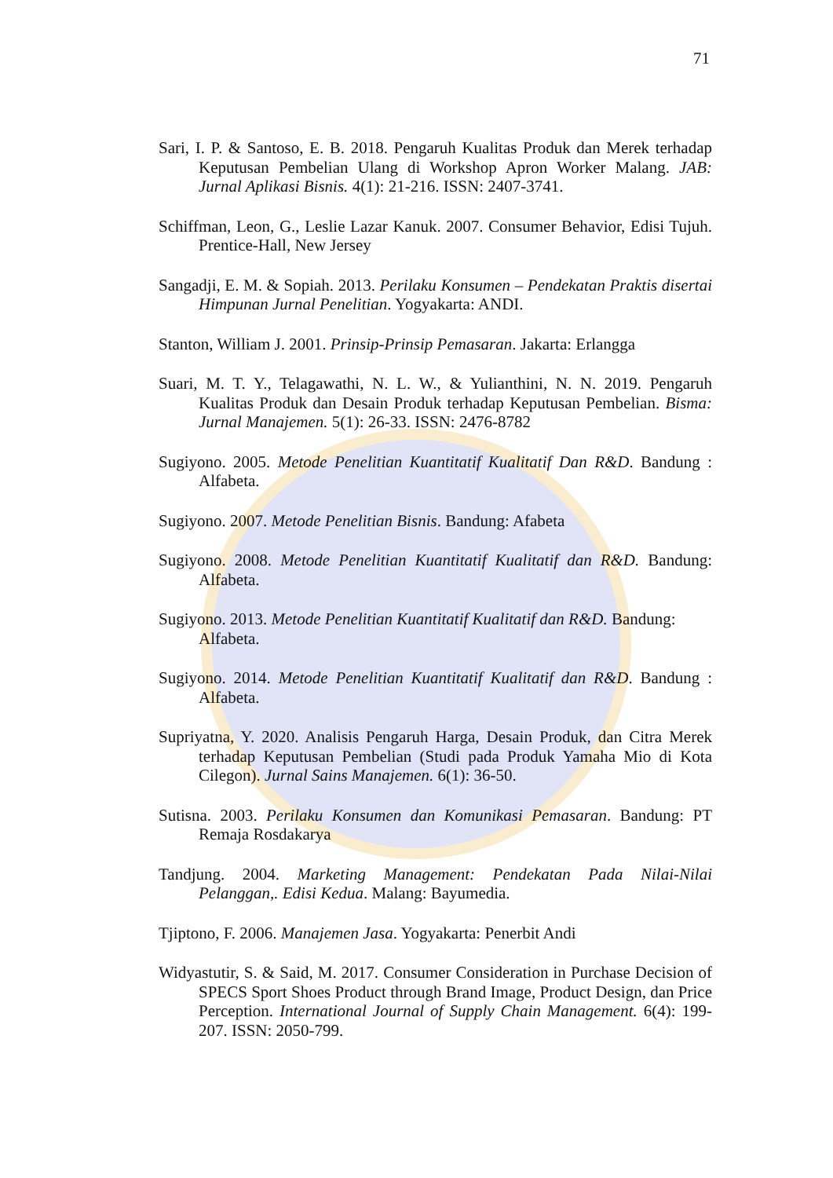71
Sari, I. P. & Santoso, E. B. 2018. Pengaruh Kualitas Produk dan Merek terhadap Keputusan Pembelian Ulang di Workshop Apron Worker Malang. JAB: Jurnal Aplikasi Bisnis. 4(1): 21-216. ISSN: 2407-3741.
Schiffman, Leon, G., Leslie Lazar Kanuk. 2007. Consumer Behavior, Edisi Tujuh. Prentice-Hall, New Jersey
Sangadji, E. M. & Sopiah. 2013. Perilaku Konsumen – Pendekatan Praktis disertai Himpunan Jurnal Penelitian. Yogyakarta: ANDI.
Stanton, William J. 2001. Prinsip-Prinsip Pemasaran. Jakarta: Erlangga
Suari, M. T. Y., Telagawathi, N. L. W., & Yulianthini, N. N. 2019. Pengaruh Kualitas Produk dan Desain Produk terhadap Keputusan Pembelian. Bisma: Jurnal Manajemen. 5(1): 26-33. ISSN: 2476-8782
Sugiyono. 2005. Metode Penelitian Kuantitatif Kualitatif Dan R&D. Bandung : Alfabeta.
Sugiyono. 2007. Metode Penelitian Bisnis. Bandung: Afabeta
Sugiyono. 2008. Metode Penelitian Kuantitatif Kualitatif dan R&D. Bandung: Alfabeta.
Sugiyono. 2013. Metode Penelitian Kuantitatif Kualitatif dan R&D. Bandung: Alfabeta.
Sugiyono. 2014. Metode Penelitian Kuantitatif Kualitatif dan R&D. Bandung : Alfabeta.
Supriyatna, Y. 2020. Analisis Pengaruh Harga, Desain Produk, dan Citra Merek terhadap Keputusan Pembelian (Studi pada Produk Yamaha Mio di Kota Cilegon). Jurnal Sains Manajemen. 6(1): 36-50.
Sutisna. 2003. Perilaku Konsumen dan Komunikasi Pemasaran. Bandung: PT Remaja Rosdakarya
Tandjung. 2004. Marketing Management: Pendekatan Pada Nilai-Nilai Pelanggan,. Edisi Kedua. Malang: Bayumedia.
Tjiptono, F. 2006. Manajemen Jasa. Yogyakarta: Penerbit Andi
Widyastutir, S. & Said, M. 2017. Consumer Consideration in Purchase Decision of SPECS Sport Shoes Product through Brand Image, Product Design, dan Price Perception. International Journal of Supply Chain Management. 6(4): 199-207. ISSN: 2050-799.